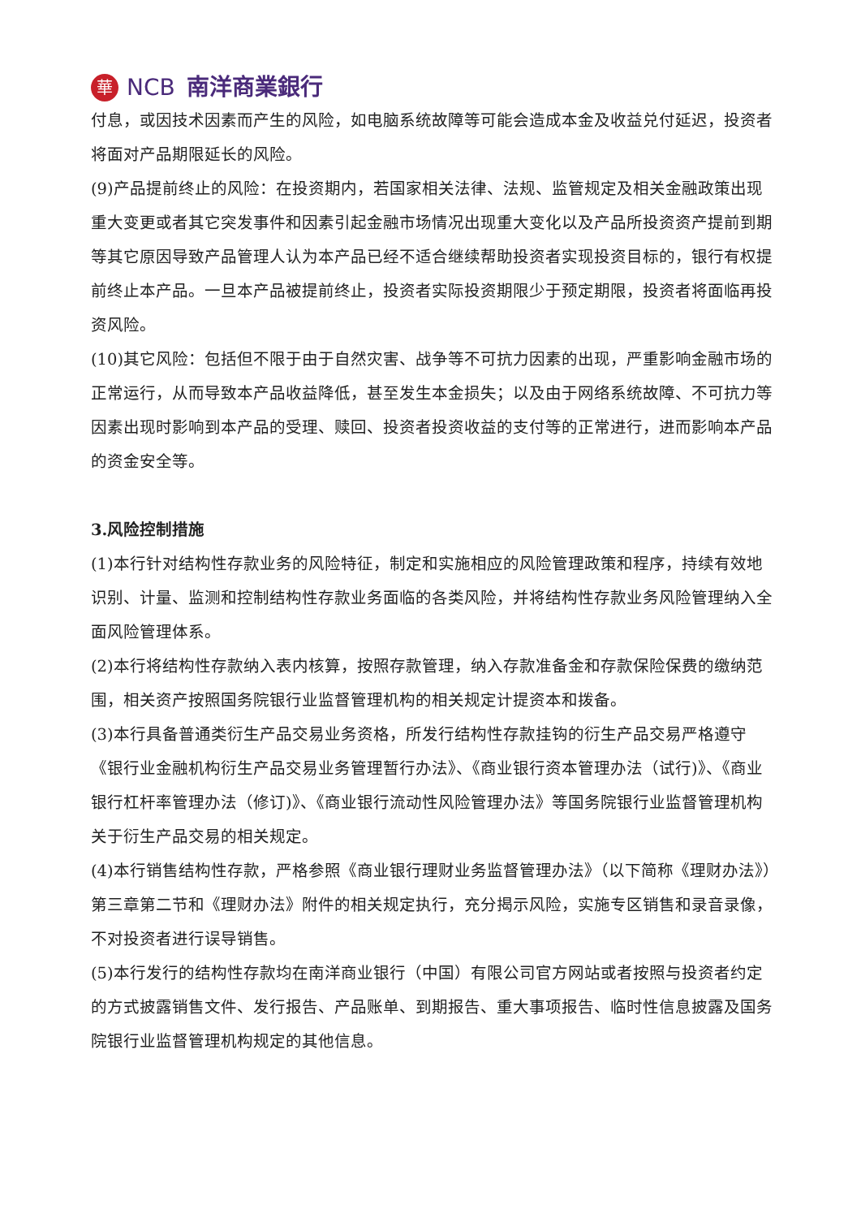華
NCB 南洋商業銀行
付息，或因技术因素而产生的风险，如电脑系统故障等可能会造成本金及收益兑付延迟，投资者将面对产品期限延长的风险。
(9)产品提前终止的风险：在投资期内，若国家相关法律、法规、监管规定及相关金融政策出现重大变更或者其它突发事件和因素引起金融市场情况出现重大变化以及产品所投资资产提前到期等其它原因导致产品管理人认为本产品已经不适合继续帮助投资者实现投资目标的，银行有权提前终止本产品。一旦本产品被提前终止，投资者实际投资期限少于预定期限，投资者将面临再投资风险。
(10)其它风险：包括但不限于由于自然灾害、战争等不可抗力因素的出现，严重影响金融市场的正常运行，从而导致本产品收益降低，甚至发生本金损失；以及由于网络系统故障、不可抗力等因素出现时影响到本产品的受理、赎回、投资者投资收益的支付等的正常进行，进而影响本产品的资金安全等。
3.风险控制措施
(1)本行针对结构性存款业务的风险特征，制定和实施相应的风险管理政策和程序，持续有效地识别、计量、监测和控制结构性存款业务面临的各类风险，并将结构性存款业务风险管理纳入全面风险管理体系。
(2)本行将结构性存款纳入表内核算，按照存款管理，纳入存款准备金和存款保险保费的缴纳范围，相关资产按照国务院银行业监督管理机构的相关规定计提资本和拨备。
(3)本行具备普通类衍生产品交易业务资格，所发行结构性存款挂钩的衍生产品交易严格遵守《银行业金融机构衍生产品交易业务管理暂行办法》、《商业银行资本管理办法（试行)》、《商业银行杠杆率管理办法（修订)》、《商业银行流动性风险管理办法》等国务院银行业监督管理机构关于衍生产品交易的相关规定。
(4)本行销售结构性存款，严格参照《商业银行理财业务监督管理办法》（以下简称《理财办法》）第三章第二节和《理财办法》附件的相关规定执行，充分揭示风险，实施专区销售和录音录像，不对投资者进行误导销售。
(5)本行发行的结构性存款均在南洋商业银行（中国）有限公司官方网站或者按照与投资者约定的方式披露销售文件、发行报告、产品账单、到期报告、重大事项报告、临时性信息披露及国务院银行业监督管理机构规定的其他信息。